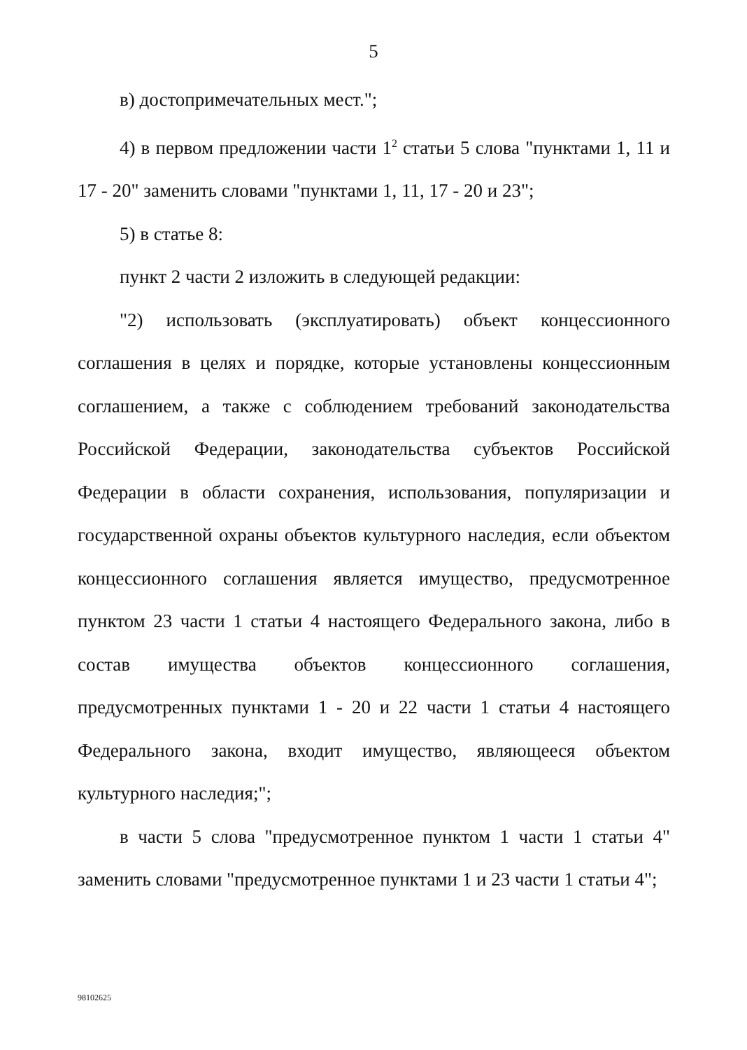5
в) достопримечательных мест.";
4) в первом предложении части 1<sup>2</sup> статьи 5 слова "пунктами 1, 11 и 17 - 20" заменить словами "пунктами 1, 11, 17 - 20 и 23";
5) в статье 8:
пункт 2 части 2 изложить в следующей редакции:
"2) использовать (эксплуатировать) объект концессионного соглашения в целях и порядке, которые установлены концессионным соглашением, а также с соблюдением требований законодательства Российской Федерации, законодательства субъектов Российской Федерации в области сохранения, использования, популяризации и государственной охраны объектов культурного наследия, если объектом концессионного соглашения является имущество, предусмотренное пунктом 23 части 1 статьи 4 настоящего Федерального закона, либо в состав имущества объектов концессионного соглашения, предусмотренных пунктами 1 - 20 и 22 части 1 статьи 4 настоящего Федерального закона, входит имущество, являющееся объектом культурного наследия;";
в части 5 слова "предусмотренное пунктом 1 части 1 статьи 4" заменить словами "предусмотренное пунктами 1 и 23 части 1 статьи 4";
98102625